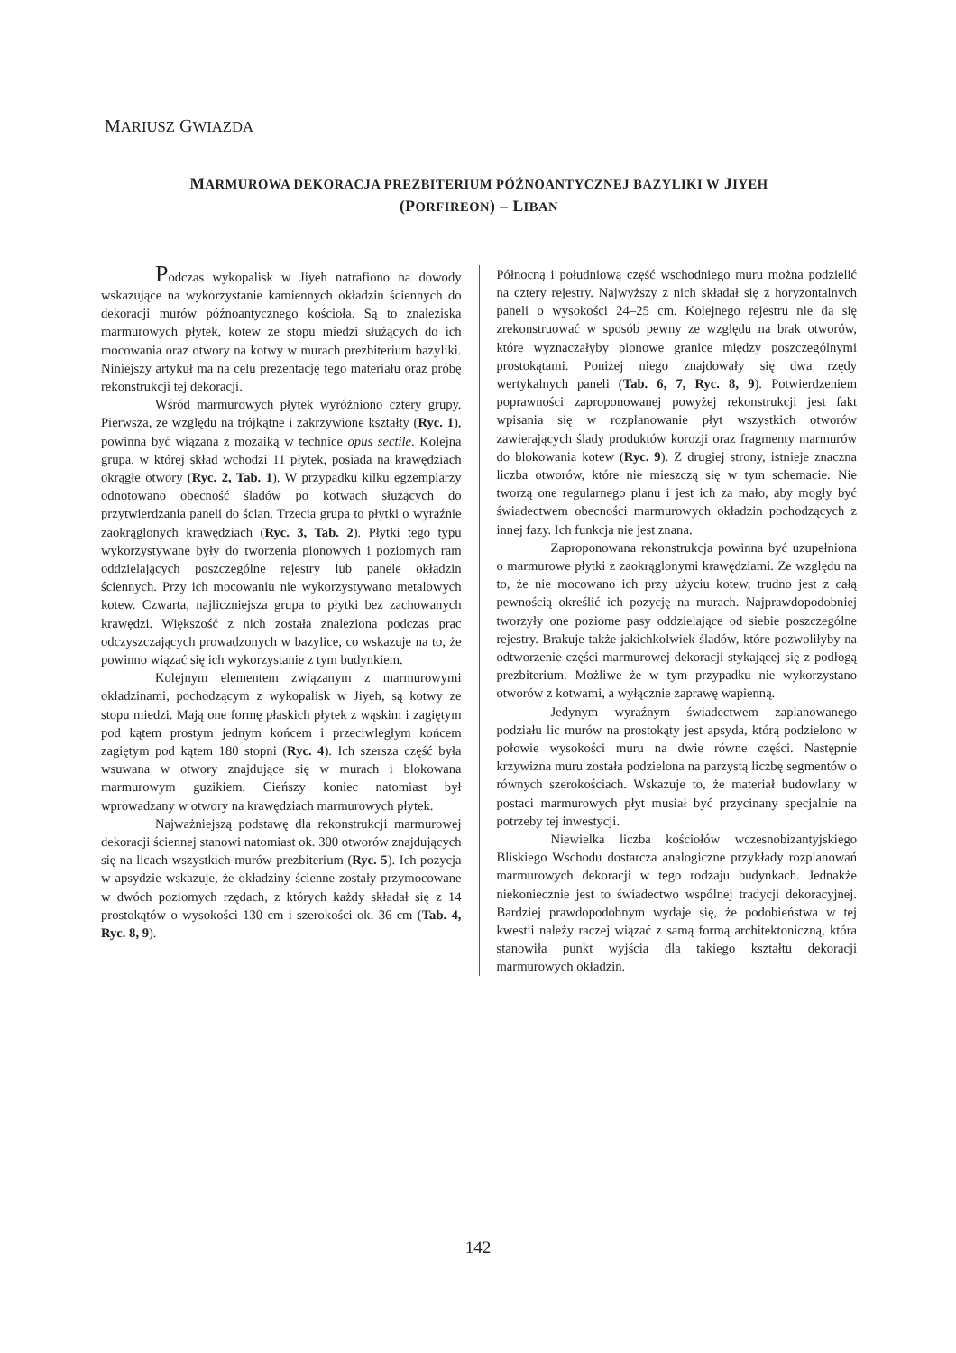MARIUSZ GWIAZDA
MARMUROWA DEKORACJA PREZBITERIUM PÓŹNOANTYCZNEJ BAZYLIKI W JIYEH
(PORFIREON) – LIBAN
Podczas wykopalisk w Jiyeh natrafiono na dowody wskazujące na wykorzystanie kamiennych okładzin ściennych do dekoracji murów późnoantycznego kościoła. Są to znaleziska marmurowych płytek, kotew ze stopu miedzi służących do ich mocowania oraz otwory na kotwy w murach prezbiterium bazyliki. Niniejszy artykuł ma na celu prezentację tego materiału oraz próbę rekonstrukcji tej dekoracji.
Wśród marmurowych płytek wyróżniono cztery grupy. Pierwsza, ze względu na trójkątne i zakrzywione kształty (Ryc. 1), powinna być wiązana z mozaiką w technice opus sectile. Kolejna grupa, w której skład wchodzi 11 płytek, posiada na krawędziach okrągłe otwory (Ryc. 2, Tab. 1). W przypadku kilku egzemplarzy odnotowano obecność śladów po kotwach służących do przytwierdzania paneli do ścian. Trzecia grupa to płytki o wyraźnie zaokrąglonych krawędziach (Ryc. 3, Tab. 2). Płytki tego typu wykorzystywane były do tworzenia pionowych i poziomych ram oddzielających poszczególne rejestry lub panele okładzin ściennych. Przy ich mocowaniu nie wykorzystywano metalowych kotew. Czwarta, najliczniejsza grupa to płytki bez zachowanych krawędzi. Większość z nich została znaleziona podczas prac odczyszczających prowadzonych w bazylice, co wskazuje na to, że powinno wiązać się ich wykorzystanie z tym budynkiem.
Kolejnym elementem związanym z marmurowymi okładzinami, pochodzącym z wykopalisk w Jiyeh, są kotwy ze stopu miedzi. Mają one formę płaskich płytek z wąskim i zagiętym pod kątem prostym jednym końcem i przeciwległym końcem zagiętym pod kątem 180 stopni (Ryc. 4). Ich szersza część była wsuwana w otwory znajdujące się w murach i blokowana marmurowym guzikiem. Cieńszy koniec natomiast był wprowadzany w otwory na krawędziach marmurowych płytek.
Najważniejszą podstawę dla rekonstrukcji marmurowej dekoracji ściennej stanowi natomiast ok. 300 otworów znajdujących się na licach wszystkich murów prezbiterium (Ryc. 5). Ich pozycja w apsydzie wskazuje, że okładziny ścienne zostały przymocowane w dwóch poziomych rzędach, z których każdy składał się z 14 prostokątów o wysokości 130 cm i szerokości ok. 36 cm (Tab. 4, Ryc. 8, 9).
Północną i południową część wschodniego muru można podzielić na cztery rejestry. Najwyższy z nich składał się z horyzontalnych paneli o wysokości 24–25 cm. Kolejnego rejestru nie da się zrekonstruować w sposób pewny ze względu na brak otworów, które wyznaczałyby pionowe granice między poszczególnymi prostokątami. Poniżej niego znajdowały się dwa rzędy wertykalnych paneli (Tab. 6, 7, Ryc. 8, 9). Potwierdzeniem poprawności zaproponowanej powyżej rekonstrukcji jest fakt wpisania się w rozplanowanie płyt wszystkich otworów zawierających ślady produktów korozji oraz fragmenty marmurów do blokowania kotew (Ryc. 9). Z drugiej strony, istnieje znaczna liczba otworów, które nie mieszczą się w tym schemacie. Nie tworzą one regularnego planu i jest ich za mało, aby mogły być świadectwem obecności marmurowych okładzin pochodzących z innej fazy. Ich funkcja nie jest znana.
Zaproponowana rekonstrukcja powinna być uzupełniona o marmurowe płytki z zaokrąglonymi krawędziami. Ze względu na to, że nie mocowano ich przy użyciu kotew, trudno jest z całą pewnością określić ich pozycję na murach. Najprawdopodobniej tworzyły one poziome pasy oddzielające od siebie poszczególne rejestry. Brakuje także jakichkolwiek śladów, które pozwoliłyby na odtworzenie części marmurowej dekoracji stykającej się z podłogą prezbiterium. Możliwe że w tym przypadku nie wykorzystano otworów z kotwami, a wyłącznie zaprawę wapienną.
Jedynym wyraźnym świadectwem zaplanowanego podziału lic murów na prostokąty jest apsyda, którą podzielono w połowie wysokości muru na dwie równe części. Następnie krzywizna muru została podzielona na parzystą liczbę segmentów o równych szerokościach. Wskazuje to, że materiał budowlany w postaci marmurowych płyt musiał być przycinany specjalnie na potrzeby tej inwestycji.
Niewielka liczba kościołów wczesnobizantyjskiego Bliskiego Wschodu dostarcza analogiczne przykłady rozplanowań marmurowych dekoracji w tego rodzaju budynkach. Jednakże niekoniecznie jest to świadectwo wspólnej tradycji dekoracyjnej. Bardziej prawdopodobnym wydaje się, że podobieństwa w tej kwestii należy raczej wiązać z samą formą architektoniczną, która stanowiła punkt wyjścia dla takiego kształtu dekoracji marmurowych okładzin.
142